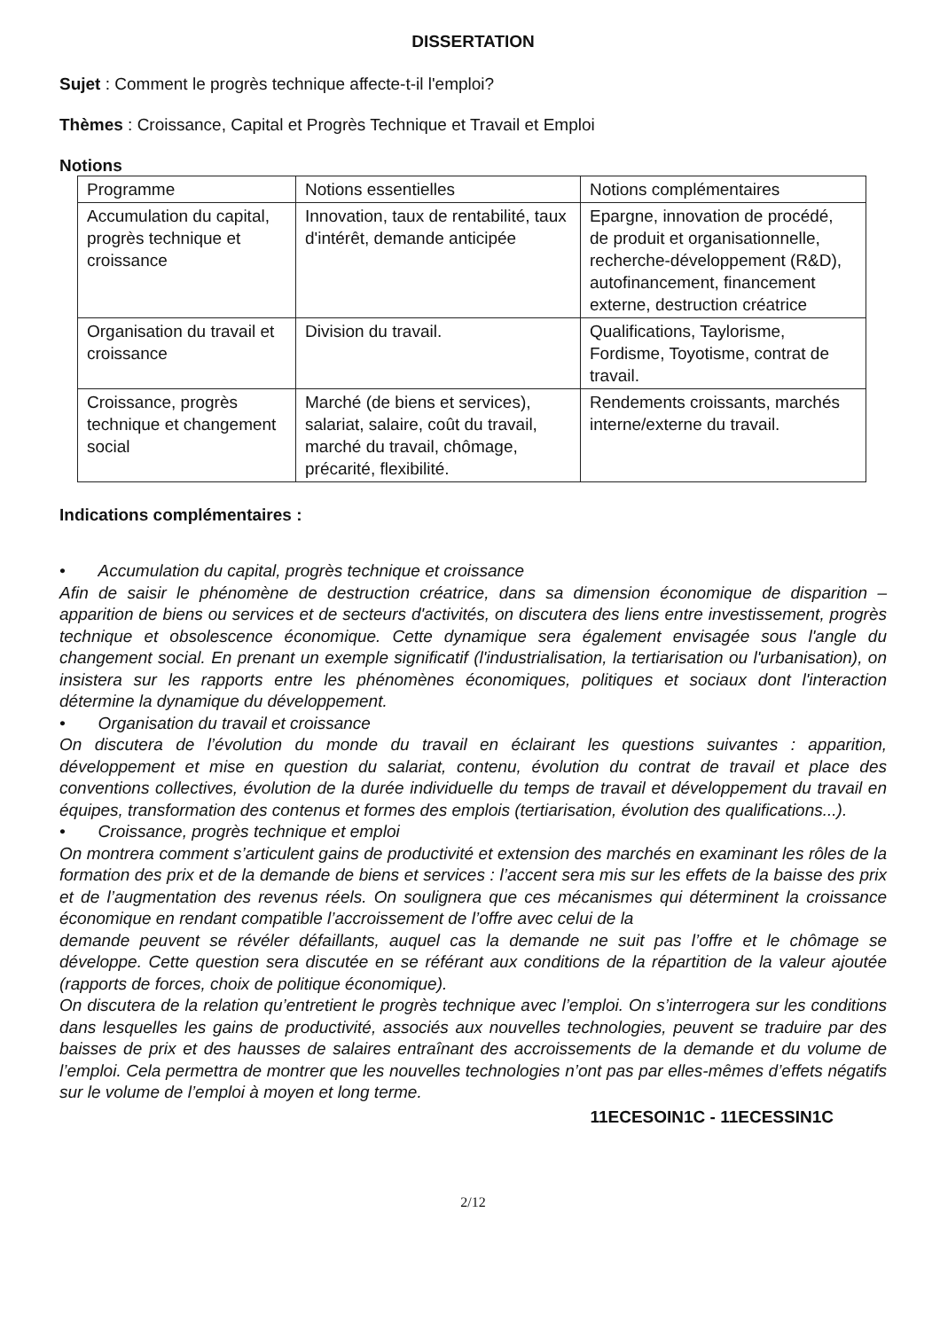DISSERTATION
Sujet : Comment le progrès technique affecte-t-il l'emploi?
Thèmes : Croissance, Capital et Progrès Technique et Travail et Emploi
Notions
| Programme | Notions essentielles | Notions complémentaires |
| Accumulation du capital, progrès technique et croissance | Innovation, taux de rentabilité, taux d'intérêt, demande anticipée | Epargne, innovation de procédé, de produit et organisationnelle, recherche-développement (R&D), autofinancement, financement externe, destruction créatrice |
| Organisation du travail et croissance | Division du travail. | Qualifications, Taylorisme, Fordisme, Toyotisme, contrat de travail. |
| Croissance, progrès technique et changement social | Marché (de biens et services), salariat, salaire, coût du travail, marché du travail, chômage, précarité, flexibilité. | Rendements croissants, marchés interne/externe du travail. |
Indications complémentaires :
• Accumulation du capital, progrès technique et croissance
Afin de saisir le phénomène de destruction créatrice, dans sa dimension économique de disparition – apparition de biens ou services et de secteurs d'activités, on discutera des liens entre investissement, progrès technique et obsolescence économique. Cette dynamique sera également envisagée sous l'angle du changement social. En prenant un exemple significatif (l'industrialisation, la tertiarisation ou l'urbanisation), on insistera sur les rapports entre les phénomènes économiques, politiques et sociaux dont l'interaction détermine la dynamique du développement.
• Organisation du travail et croissance
On discutera de l’évolution du monde du travail en éclairant les questions suivantes : apparition, développement et mise en question du salariat, contenu, évolution du contrat de travail et place des conventions collectives, évolution de la durée individuelle du temps de travail et développement du travail en équipes, transformation des contenus et formes des emplois (tertiarisation, évolution des qualifications...).
• Croissance, progrès technique et emploi
On montrera comment s’articulent gains de productivité et extension des marchés en examinant les rôles de la formation des prix et de la demande de biens et services : l’accent sera mis sur les effets de la baisse des prix et de l’augmentation des revenus réels. On soulignera que ces mécanismes qui déterminent la croissance économique en rendant compatible l’accroissement de l’offre avec celui de la
demande peuvent se révéler défaillants, auquel cas la demande ne suit pas l’offre et le chômage se développe. Cette question sera discutée en se référant aux conditions de la répartition de la valeur ajoutée (rapports de forces, choix de politique économique).
On discutera de la relation qu’entretient le progrès technique avec l’emploi. On s’interrogera sur les conditions dans lesquelles les gains de productivité, associés aux nouvelles technologies, peuvent se traduire par des baisses de prix et des hausses de salaires entraînant des accroissements de la demande et du volume de l’emploi. Cela permettra de montrer que les nouvelles technologies n’ont pas par elles-mêmes d’effets négatifs sur le volume de l’emploi à moyen et long terme.
11ECESOIN1C - 11ECESSIN1C
2/12